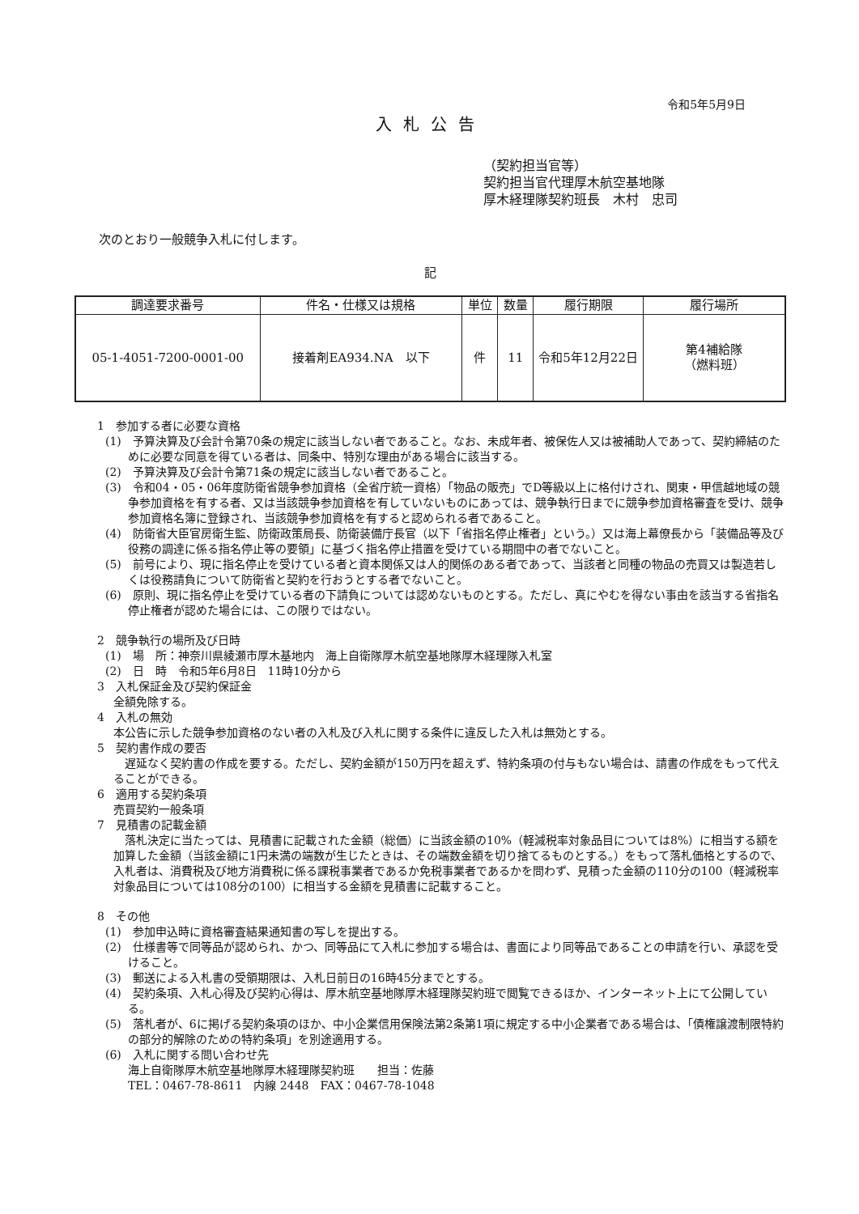令和5年5月9日
入札公告
（契約担当官等）
契約担当官代理厚木航空基地隊
厚木経理隊契約班長　木村　忠司
次のとおり一般競争入札に付します。
記
| 調達要求番号 | 件名・仕様又は規格 | 単位 | 数量 | 履行期限 | 履行場所 |
| --- | --- | --- | --- | --- | --- |
| 05-1-4051-7200-0001-00 | 接着剤EA934.NA 以下 | 件 | 11 | 令和5年12月22日 | 第4補給隊 （燃料班） |
1　参加する者に必要な資格
(1)　予算決算及び会計令第70条の規定に該当しない者であること。なお、未成年者、被保佐人又は被補助人であって、契約締結のために必要な同意を得ている者は、同条中、特別な理由がある場合に該当する。
(2)　予算決算及び会計令第71条の規定に該当しない者であること。
(3)　令和04・05・06年度防衛省競争参加資格（全省庁統一資格）「物品の販売」でD等級以上に格付けされ、関東・甲信越地域の競争参加資格を有する者、又は当該競争参加資格を有していないものにあっては、競争執行日までに競争参加資格審査を受け、競争参加資格名簿に登録され、当該競争参加資格を有すると認められる者であること。
(4)　防衛省大臣官房衛生監、防衛政策局長、防衛装備庁長官（以下「省指名停止権者」という。）又は海上幕僚長から「装備品等及び役務の調達に係る指名停止等の要領」に基づく指名停止措置を受けている期間中の者でないこと。
(5)　前号により、現に指名停止を受けている者と資本関係又は人的関係のある者であって、当該者と同種の物品の売買又は製造若しくは役務請負について防衛省と契約を行おうとする者でないこと。
(6)　原則、現に指名停止を受けている者の下請負については認めないものとする。ただし、真にやむを得ない事由を該当する省指名停止権者が認めた場合には、この限りではない。
2　競争執行の場所及び日時
(1)　場　所：神奈川県綾瀬市厚木基地内　海上自衛隊厚木航空基地隊厚木経理隊入札室
(2)　日　時　令和5年6月8日　11時10分から
3　入札保証金及び契約保証金
全額免除する。
4　入札の無効
本公告に示した競争参加資格のない者の入札及び入札に関する条件に違反した入札は無効とする。
5　契約書作成の要否
　遅延なく契約書の作成を要する。ただし、契約金額が150万円を超えず、特約条項の付与もない場合は、請書の作成をもって代えることができる。
6　適用する契約条項
売買契約一般条項
7　見積書の記載金額
　落札決定に当たっては、見積書に記載された金額（総価）に当該金額の10%（軽減税率対象品目については8%）に相当する額を加算した金額（当該金額に1円未満の端数が生じたときは、その端数金額を切り捨てるものとする。）をもって落札価格とするので、入札者は、消費税及び地方消費税に係る課税事業者であるか免税事業者であるかを問わず、見積った金額の110分の100（軽減税率対象品目については108分の100）に相当する金額を見積書に記載すること。
8　その他
(1)　参加申込時に資格審査結果通知書の写しを提出する。
(2)　仕様書等で同等品が認められ、かつ、同等品にて入札に参加する場合は、書面により同等品であることの申請を行い、承認を受けること。
(3)　郵送による入札書の受領期限は、入札日前日の16時45分までとする。
(4)　契約条項、入札心得及び契約心得は、厚木航空基地隊厚木経理隊契約班で閲覧できるほか、インターネット上にて公開している。
(5)　落札者が、6に掲げる契約条項のほか、中小企業信用保険法第2条第1項に規定する中小企業者である場合は、「債権譲渡制限特約の部分的解除のための特約条項」を別途適用する。
(6)　入札に関する問い合わせ先
海上自衛隊厚木航空基地隊厚木経理隊契約班　　担当：佐藤
TEL：0467-78-8611　内線 2448　FAX：0467-78-1048